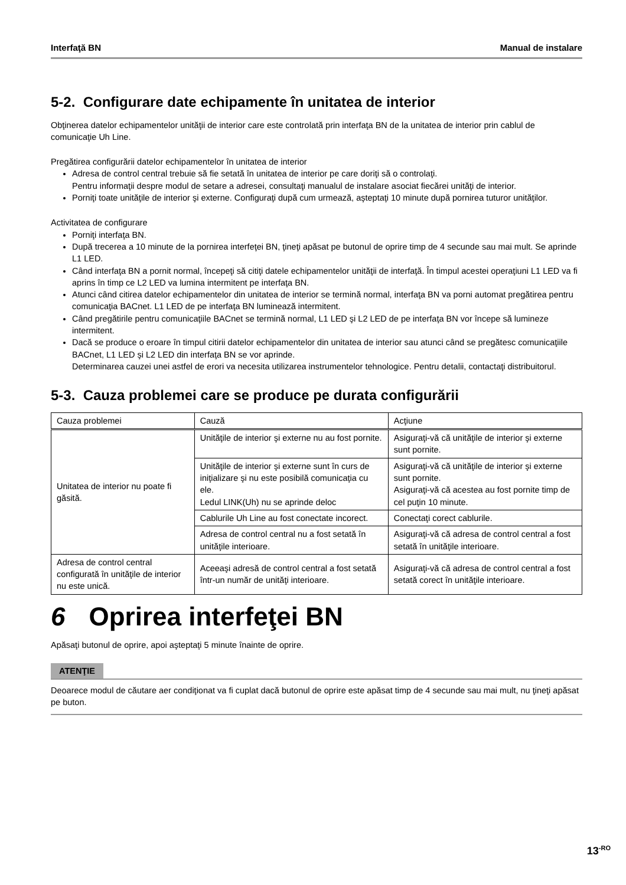Interfaţă BN Manual de instalare
5-2. Configurare date echipamente în unitatea de interior
Obţinerea datelor echipamentelor unităţii de interior care este controlată prin interfaţa BN de la unitatea de interior prin cablul de comunicaţie Uh Line.
Pregătirea configurării datelor echipamentelor în unitatea de interior
Adresa de control central trebuie să fie setată în unitatea de interior pe care doriţi să o controlaţi.
Pentru informaţii despre modul de setare a adresei, consultaţi manualul de instalare asociat fiecărei unităţi de interior.
Porniţi toate unităţile de interior şi externe. Configuraţi după cum urmează, aşteptaţi 10 minute după pornirea tuturor unităţilor.
Activitatea de configurare
Porniţi interfaţa BN.
După trecerea a 10 minute de la pornirea interfeţei BN, ţineţi apăsat pe butonul de oprire timp de 4 secunde sau mai mult. Se aprinde L1 LED.
Când interfaţa BN a pornit normal, începeţi să citiţi datele echipamentelor unităţii de interfaţă. În timpul acestei operaţiuni L1 LED va fi aprins în timp ce L2 LED va lumina intermitent pe interfaţa BN.
Atunci când citirea datelor echipamentelor din unitatea de interior se termină normal, interfaţa BN va porni automat pregătirea pentru comunicaţia BACnet. L1 LED de pe interfaţa BN luminează intermitent.
Când pregătirile pentru comunicaţiile BACnet se termină normal, L1 LED şi L2 LED de pe interfaţa BN vor începe să lumineze intermitent.
Dacă se produce o eroare în timpul citirii datelor echipamentelor din unitatea de interior sau atunci când se pregătesc comunicaţiile BACnet, L1 LED şi L2 LED din interfaţa BN se vor aprinde.
Determinarea cauzei unei astfel de erori va necesita utilizarea instrumentelor tehnologice. Pentru detalii, contactaţi distribuitorul.
5-3. Cauza problemei care se produce pe durata configurării
| Cauza problemei | Cauză | Acţiune |
| --- | --- | --- |
| Unitatea de interior nu poate fi găsită. | Unităţile de interior şi externe nu au fost pornite. | Asiguraţi-vă că unităţile de interior şi externe sunt pornite. |
| | Unităţile de interior şi externe sunt în curs de iniţializare şi nu este posibilă comunicaţia cu ele. Ledul LINK(Uh) nu se aprinde deloc | Asiguraţi-vă că unităţile de interior şi externe sunt pornite. Asiguraţi-vă că acestea au fost pornite timp de cel puţin 10 minute. |
| | Cablurile Uh Line au fost conectate incorect. | Conectaţi corect cablurile. |
| | Adresa de control central nu a fost setată în unităţile interioare. | Asiguraţi-vă că adresa de control central a fost setată în unităţile interioare. |
| Adresa de control central configurată în unităţile de interior nu este unică. | Aceeaşi adresă de control central a fost setată într-un număr de unităţi interioare. | Asiguraţi-vă că adresa de control central a fost setată corect în unităţile interioare. |
6 Oprirea interfeţei BN
Apăsaţi butonul de oprire, apoi aşteptaţi 5 minute înainte de oprire.
ATENŢIE
Deoarece modul de căutare aer condiţionat va fi cuplat dacă butonul de oprire este apăsat timp de 4 secunde sau mai mult, nu ţineţi apăsat pe buton.
13<sup>-RO</sup>